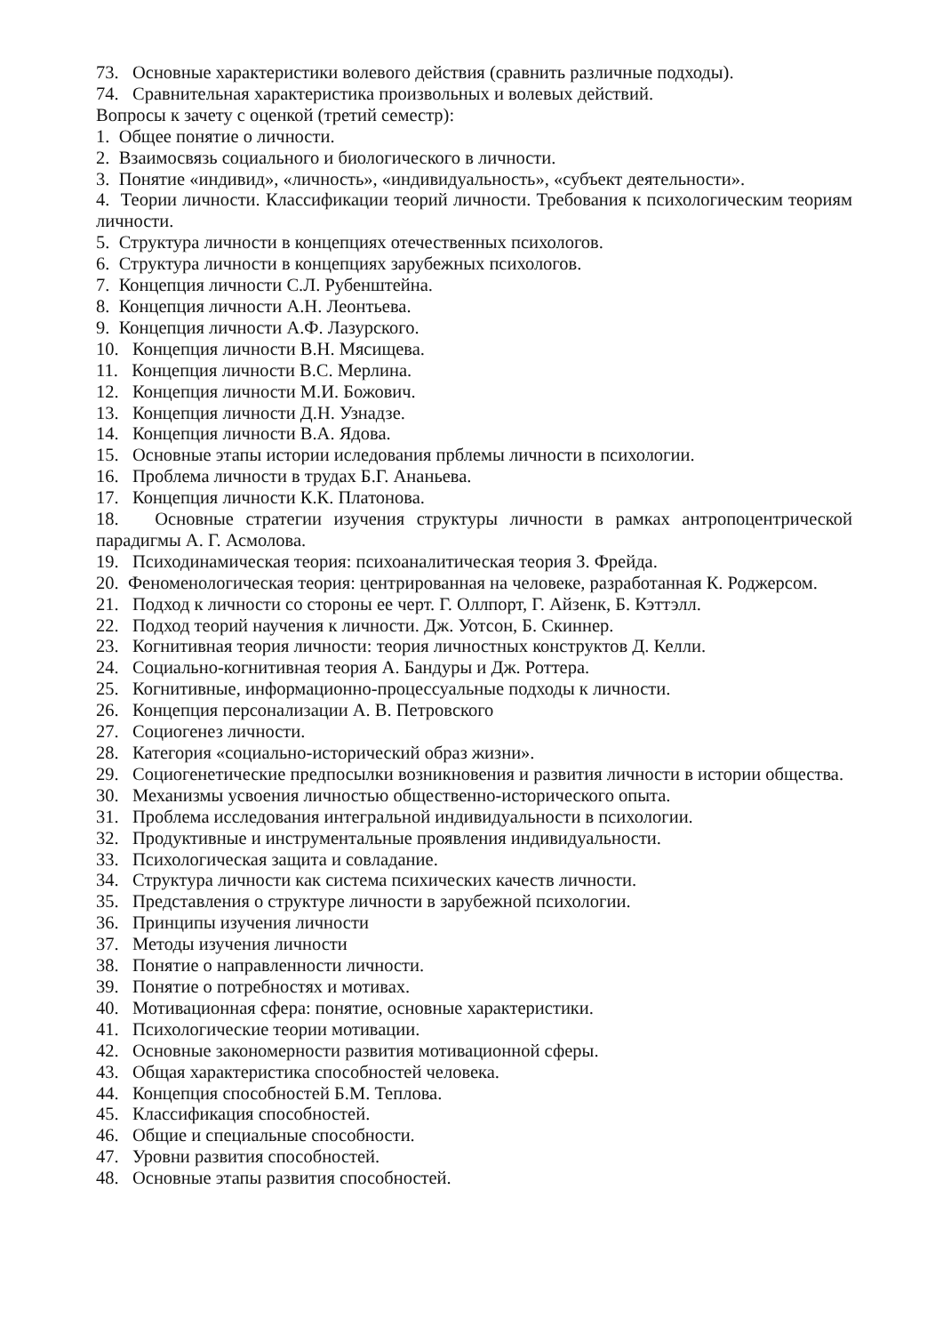73. Основные характеристики волевого действия (сравнить различные подходы).
74. Сравнительная характеристика произвольных и волевых действий.
Вопросы к зачету с оценкой (третий семестр):
1. Общее понятие о личности.
2. Взаимосвязь социального и биологического в личности.
3. Понятие «индивид», «личность», «индивидуальность», «субъект деятельности».
4. Теории личности. Классификации теорий личности. Требования к психологическим теориям личности.
5. Структура личности в концепциях отечественных психологов.
6. Структура личности в концепциях зарубежных психологов.
7. Концепция личности С.Л. Рубенштейна.
8. Концепция личности А.Н. Леонтьева.
9. Концепция личности А.Ф. Лазурского.
10. Концепция личности В.Н. Мясищева.
11. Концепция личности В.С. Мерлина.
12. Концепция личности М.И. Божович.
13. Концепция личности Д.Н. Узнадзе.
14. Концепция личности В.А. Ядова.
15. Основные этапы истории иследования прблемы личности в психологии.
16. Проблема личности в трудах Б.Г. Ананьева.
17. Концепция личности К.К. Платонова.
18. Основные стратегии изучения структуры личности в рамках антропоцентрической парадигмы А. Г. Асмолова.
19. Психодинамическая теория: психоаналитическая теория З. Фрейда.
20. Феноменологическая теория: центрированная на человеке, разработанная К. Роджерсом.
21. Подход к личности со стороны ее черт. Г. Оллпорт, Г. Айзенк, Б. Кэттэлл.
22. Подход теорий научения к личности. Дж. Уотсон, Б. Скиннер.
23. Когнитивная теория личности: теория личностных конструктов Д. Келли.
24. Социально-когнитивная теория А. Бандуры и Дж. Роттера.
25. Когнитивные, информационно-процессуальные подходы к личности.
26. Концепция персонализации А. В. Петровского
27. Социогенез личности.
28. Категория «социально-исторический образ жизни».
29. Социогенетические предпосылки возникновения и развития личности в истории общества.
30. Механизмы усвоения личностью общественно-исторического опыта.
31. Проблема исследования интегральной индивидуальности в психологии.
32. Продуктивные и инструментальные проявления индивидуальности.
33. Психологическая защита и совладание.
34. Структура личности как система психических качеств личности.
35. Представления о структуре личности в зарубежной психологии.
36. Принципы изучения личности
37. Методы изучения личности
38. Понятие о направленности личности.
39. Понятие о потребностях и мотивах.
40. Мотивационная сфера: понятие, основные характеристики.
41. Психологические теории мотивации.
42. Основные закономерности развития мотивационной сферы.
43. Общая характеристика способностей человека.
44. Концепция способностей Б.М. Теплова.
45. Классификация способностей.
46. Общие и специальные способности.
47. Уровни развития способностей.
48. Основные этапы развития способностей.